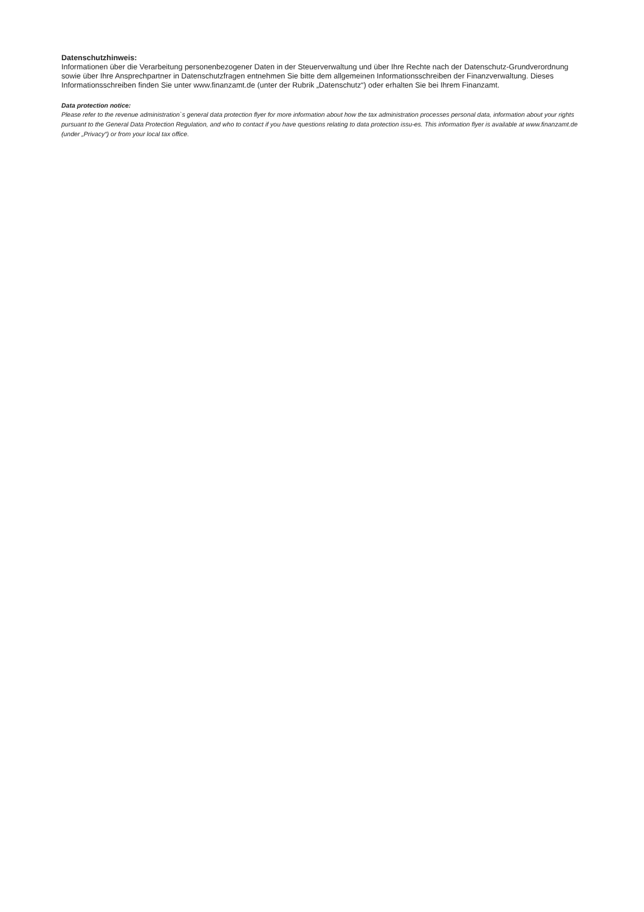Datenschutzhinweis:
Informationen über die Verarbeitung personenbezogener Daten in der Steuerverwaltung und über Ihre Rechte nach der Datenschutz-Grundverordnung sowie über Ihre Ansprechpartner in Datenschutzfragen entnehmen Sie bitte dem allgemeinen Informationsschreiben der Finanzverwaltung. Dieses Informationsschreiben finden Sie unter www.finanzamt.de (unter der Rubrik „Datenschutz“) oder erhalten Sie bei Ihrem Finanzamt.
Data protection notice:
Please refer to the revenue administration`s general data protection flyer for more information about how the tax administration processes personal data, information about your rights pursuant to the General Data Protection Regulation, and who to contact if you have questions relating to data protection issu-es. This information flyer is available at www.finanzamt.de (under „Privacy“) or from your local tax office.